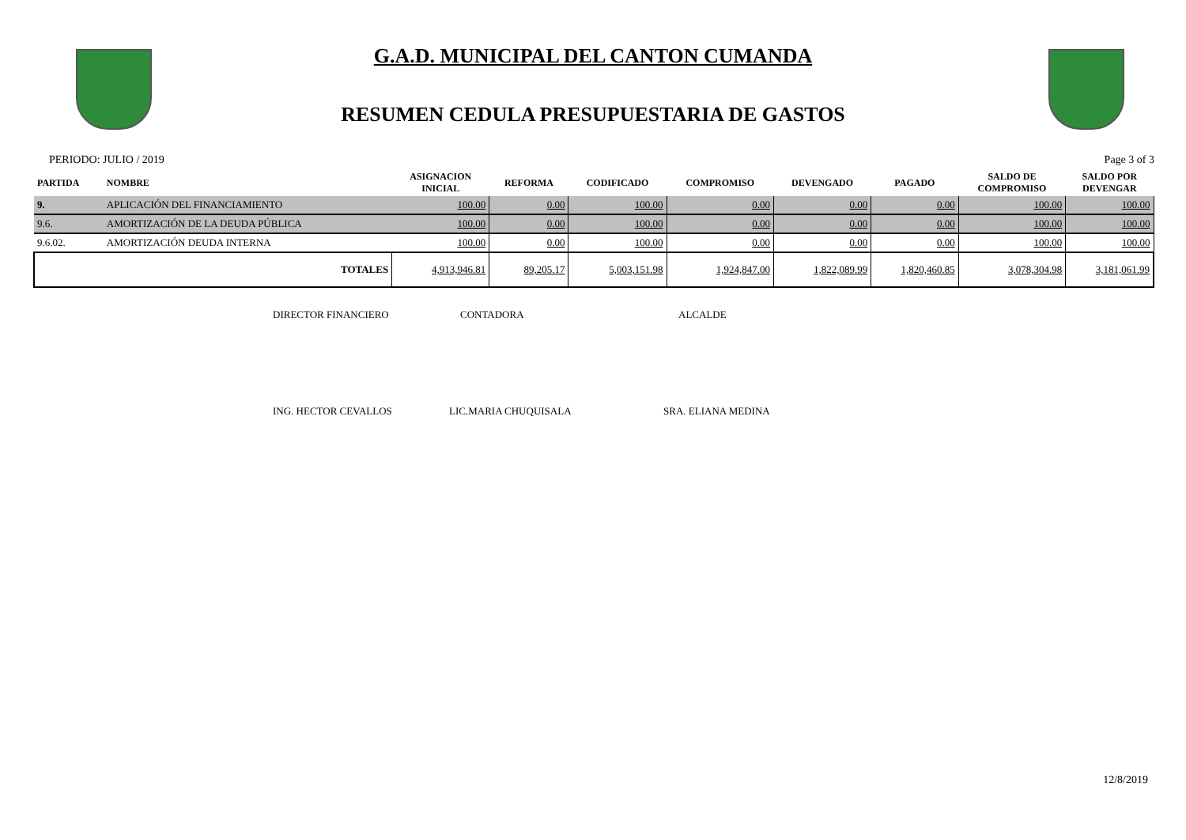G.A.D. MUNICIPAL DEL CANTON CUMANDA
RESUMEN CEDULA PRESUPUESTARIA DE GASTOS
PERIODO: JULIO / 2019 Page 3 of 3
| PARTIDA | NOMBRE | ASIGNACION INICIAL | REFORMA | CODIFICADO | COMPROMISO | DEVENGADO | PAGADO | SALDO DE COMPROMISO | SALDO POR DEVENGAR |
| --- | --- | --- | --- | --- | --- | --- | --- | --- | --- |
| 9. | APLICACIÓN DEL FINANCIAMIENTO | 100.00 | 0.00 | 100.00 | 0.00 | 0.00 | 0.00 | 100.00 | 100.00 |
| 9.6. | AMORTIZACIÓN DE LA DEUDA PÚBLICA | 100.00 | 0.00 | 100.00 | 0.00 | 0.00 | 0.00 | 100.00 | 100.00 |
| 9.6.02. | AMORTIZACIÓN DEUDA INTERNA | 100.00 | 0.00 | 100.00 | 0.00 | 0.00 | 0.00 | 100.00 | 100.00 |
| | TOTALES | 4,913,946.81 | 89,205.17 | 5,003,151.98 | 1,924,847.00 | 1,822,089.99 | 1,820,460.85 | 3,078,304.98 | 3,181,061.99 |
DIRECTOR FINANCIERO CONTADORA ALCALDE
ING. HECTOR CEVALLOS LIC.MARIA CHUQUISALA SRA. ELIANA MEDINA
12/8/2019